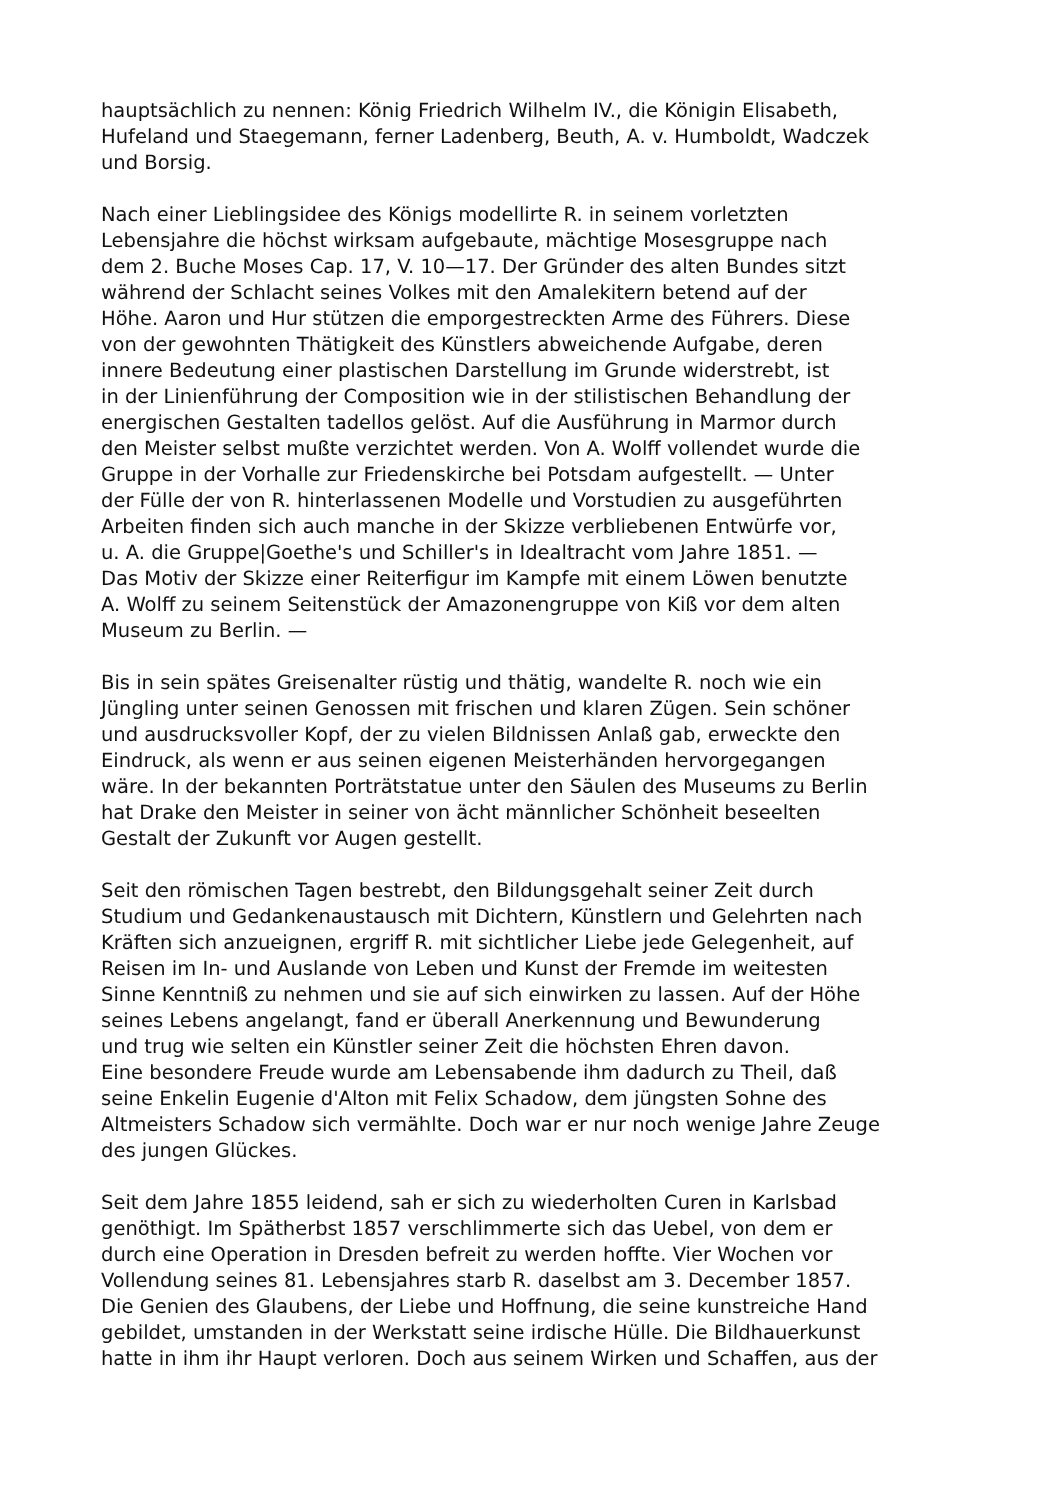hauptsächlich zu nennen: König Friedrich Wilhelm IV., die Königin Elisabeth,
Hufeland und Staegemann, ferner Ladenberg, Beuth, A. v. Humboldt, Wadczek
und Borsig.
Nach einer Lieblingsidee des Königs modellirte R. in seinem vorletzten
Lebensjahre die höchst wirksam aufgebaute, mächtige Mosesgruppe nach
dem 2. Buche Moses Cap. 17, V. 10—17. Der Gründer des alten Bundes sitzt
während der Schlacht seines Volkes mit den Amalekitern betend auf der
Höhe. Aaron und Hur stützen die emporgestreckten Arme des Führers. Diese
von der gewohnten Thätigkeit des Künstlers abweichende Aufgabe, deren
innere Bedeutung einer plastischen Darstellung im Grunde widerstrebt, ist
in der Linienführung der Composition wie in der stilistischen Behandlung der
energischen Gestalten tadellos gelöst. Auf die Ausführung in Marmor durch
den Meister selbst mußte verzichtet werden. Von A. Wolff vollendet wurde die
Gruppe in der Vorhalle zur Friedenskirche bei Potsdam aufgestellt. — Unter
der Fülle der von R. hinterlassenen Modelle und Vorstudien zu ausgeführten
Arbeiten finden sich auch manche in der Skizze verbliebenen Entwürfe vor,
u. A. die Gruppe|Goethe's und Schiller's in Idealtracht vom Jahre 1851. —
Das Motiv der Skizze einer Reiterfigur im Kampfe mit einem Löwen benutzte
A. Wolff zu seinem Seitenstück der Amazonengruppe von Kiß vor dem alten
Museum zu Berlin. —
Bis in sein spätes Greisenalter rüstig und thätig, wandelte R. noch wie ein
Jüngling unter seinen Genossen mit frischen und klaren Zügen. Sein schöner
und ausdrucksvoller Kopf, der zu vielen Bildnissen Anlaß gab, erweckte den
Eindruck, als wenn er aus seinen eigenen Meisterhänden hervorgegangen
wäre. In der bekannten Porträtstatue unter den Säulen des Museums zu Berlin
hat Drake den Meister in seiner von ächt männlicher Schönheit beseelten
Gestalt der Zukunft vor Augen gestellt.
Seit den römischen Tagen bestrebt, den Bildungsgehalt seiner Zeit durch
Studium und Gedankenaustausch mit Dichtern, Künstlern und Gelehrten nach
Kräften sich anzueignen, ergriff R. mit sichtlicher Liebe jede Gelegenheit, auf
Reisen im In- und Auslande von Leben und Kunst der Fremde im weitesten
Sinne Kenntniß zu nehmen und sie auf sich einwirken zu lassen. Auf der Höhe
seines Lebens angelangt, fand er überall Anerkennung und Bewunderung
und trug wie selten ein Künstler seiner Zeit die höchsten Ehren davon.
Eine besondere Freude wurde am Lebensabende ihm dadurch zu Theil, daß
seine Enkelin Eugenie d'Alton mit Felix Schadow, dem jüngsten Sohne des
Altmeisters Schadow sich vermählte. Doch war er nur noch wenige Jahre Zeuge
des jungen Glückes.
Seit dem Jahre 1855 leidend, sah er sich zu wiederholten Curen in Karlsbad
genöthigt. Im Spätherbst 1857 verschlimmerte sich das Uebel, von dem er
durch eine Operation in Dresden befreit zu werden hoffte. Vier Wochen vor
Vollendung seines 81. Lebensjahres starb R. daselbst am 3. December 1857.
Die Genien des Glaubens, der Liebe und Hoffnung, die seine kunstreiche Hand
gebildet, umstanden in der Werkstatt seine irdische Hülle. Die Bildhauerkunst
hatte in ihm ihr Haupt verloren. Doch aus seinem Wirken und Schaffen, aus der